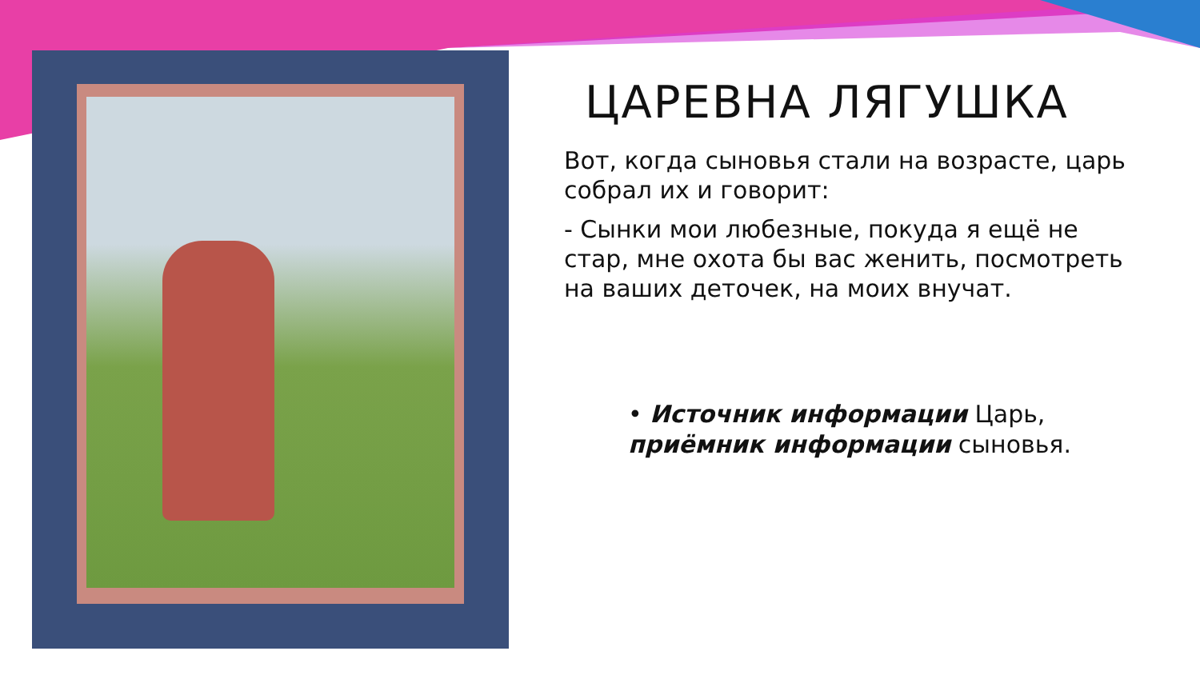ЦАРЕВНА ЛЯГУШКА
Вот, когда сыновья стали на возрасте, царь собрал их и говорит:
- Сынки мои любезные, покуда я ещё не стар, мне охота бы вас женить, посмотреть на ваших деточек, на моих внучат.
• Источник информации Царь, приёмник информации сыновья.